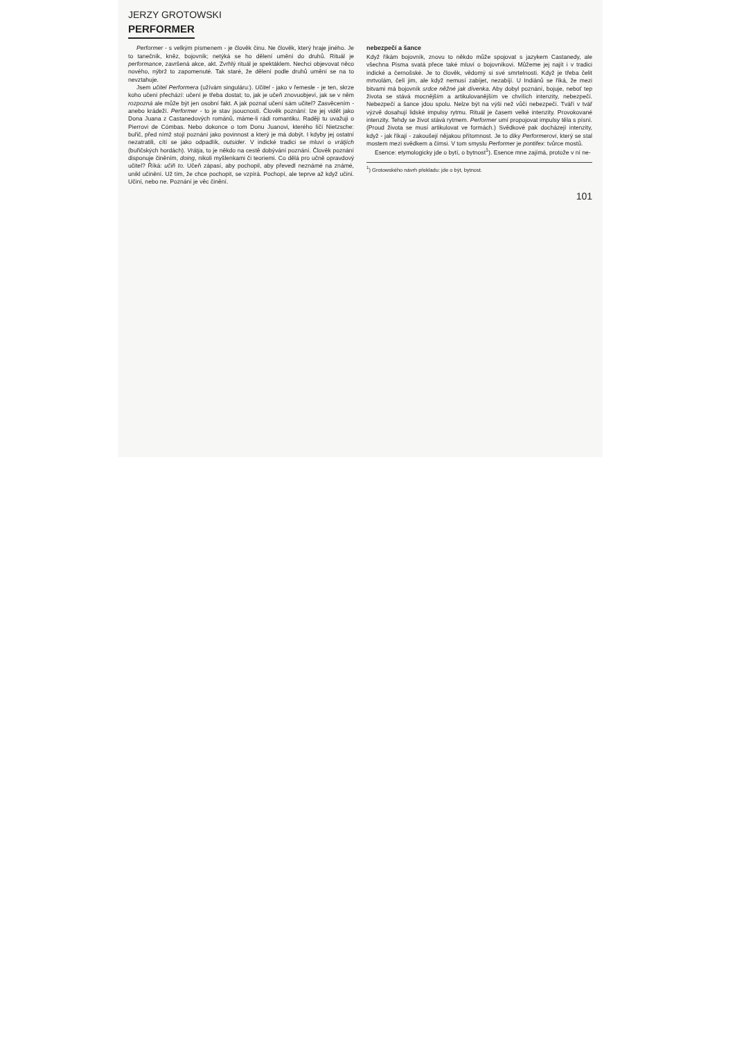JERZY GROTOWSKI
PERFORMER
Performer - s velkým písmenem - je člověk činu. Ne člověk, který hraje jiného. Je to tanečník, kněz, bojovník; netýká se ho dělení umění do druhů. Rituál je performance, završená akce, akt. Zvrhlý rituál je spektáklem. Nechci objevovat něco nového, nýbrž to zapomenuté. Tak staré, že dělení podle druhů umění se na to nevztahuje.
Jsem učitel Performera (užívám singuláru:). Učitel - jako v řemesle - je ten, skrze koho učení přechází: učení je třeba dostat; to, jak je učeň znovuobjeví, jak se v něm rozpozná ale může být jen osobní fakt. A jak poznal učení sám učitel? Zasvěcením - anebo krádeží. Performer - to je stav jsoucnosti. Člověk poznání: lze jej vidět jako Dona Juana z Castanedových románů, máme-li rádi romantiku. Raději tu uvažuji o Pierrovi de Cómbas. Nebo dokonce o tom Donu Juanovi, kterého líčí Nietzsche: buřič, před nímž stojí poznání jako povinnost a který je má dobýt. I kdyby jej ostatní nezatratili, cítí se jako odpadlík, outsider. V indické tradici se mluví o vrátjích (buřičských hordách). Vrátja, to je někdo na cestě dobývání poznání. Člověk poznání disponuje činěním, doing, nikoli myšlenkami či teoriemi. Co dělá pro učně opravdový učitel? Říká: učiň to. Učeň zápasí, aby pochopil, aby převedl neznámé na známé, unikl učinění. Už tím, že chce pochopit, se vzpírá. Pochopí, ale teprve až když učiní. Učiní, nebo ne. Poznání je věc činění.
nebezpečí a šance
Když říkám bojovník, znovu to někdo může spojovat s jazykem Castanedy, ale všechna Písma svatá přece také mluví o bojovníkovi. Můžeme jej najít i v tradici indické a černošské. Je to člověk, vědomý si své smrtelnosti. Když je třeba čelit mrtvolám, čelí jim, ale když nemusí zabíjet, nezabíjí. U Indiánů se říká, že mezi bitvami má bojovník srdce něžné jak dívenka. Aby dobyl poznání, bojuje, neboť tep života se stává mocnějším a artikulovanějším ve chvílích intenzity, nebezpečí. Nebezpečí a šance jdou spolu. Nelze být na výši než vůči nebezpečí. Tváří v tvář výzvě dosahují lidské impulsy rytmu. Rituál je časem velké intenzity. Provokované intenzity. Tehdy se život stává rytmem. Performer umí propojovat impulsy těla s písní. (Proud života se musí artikulovat ve formách.) Svědkové pak docházejí intenzity, když - jak říkají - zakoušejí nějakou přítomnost. Je to díky Performerovi, který se stal mostem mezi svědkem a čímsi. V tom smyslu Performer je pontifex: tvůrce mostů.
Esence: etymologicky jde o bytí, o bytnost<sup>1</sup>). Esence mne zajímá, protože v ní ne-
<sup>1</sup>) Grotowského návrh překladu: jde o být, bytnost.
101